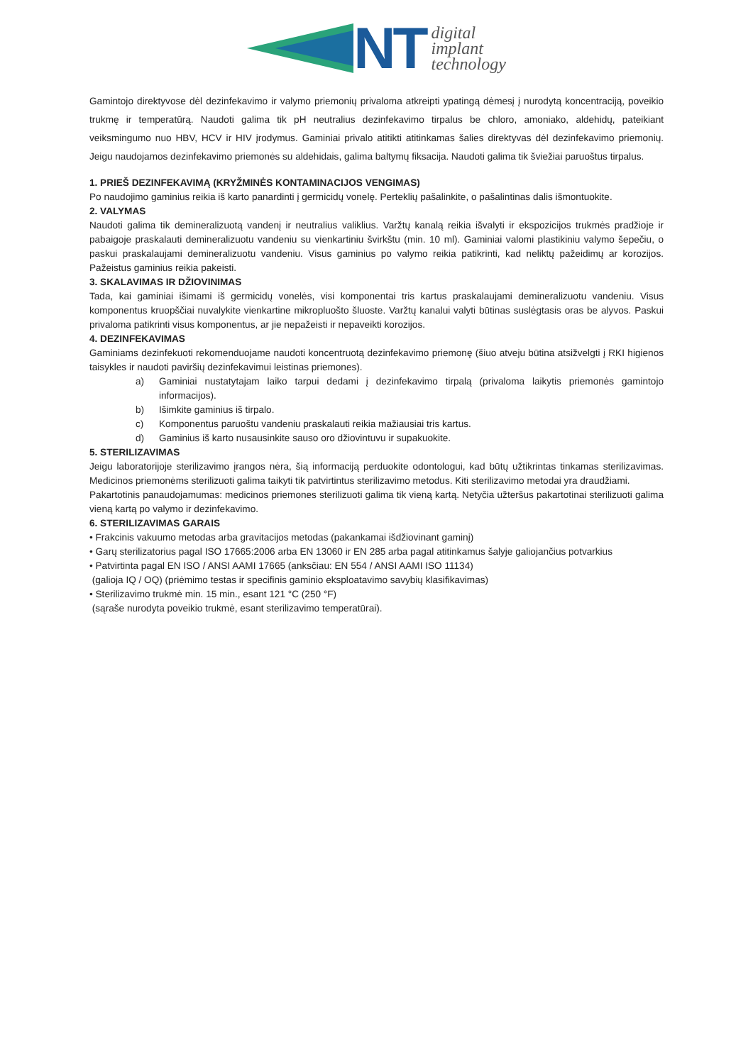NT
digital
implant
technology
Gamintojo direktyvose dėl dezinfekavimo ir valymo priemonių privaloma atkreipti ypatingą dėmesį į nurodytą koncentraciją, poveikio trukmę ir temperatūrą. Naudoti galima tik pH neutralius dezinfekavimo tirpalus be chloro, amoniako, aldehidų, pateikiant veiksmingumo nuo HBV, HCV ir HIV įrodymus. Gaminiai privalo atitikti atitinkamas šalies direktyvas dėl dezinfekavimo priemonių. Jeigu naudojamos dezinfekavimo priemonės su aldehidais, galima baltymų fiksacija. Naudoti galima tik šviežiai paruoštus tirpalus.
1. PRIEŠ DEZINFEKAVIMĄ (KRYŽMINĖS KONTAMINACIJOS VENGIMAS)
Po naudojimo gaminius reikia iš karto panardinti į germicidų vonelę. Perteklių pašalinkite, o pašalintinas dalis išmontuokite.
2. VALYMAS
Naudoti galima tik demineralizuotą vandenį ir neutralius valiklius. Varžtų kanalą reikia išvalyti ir ekspozicijos trukmės pradžioje ir pabaigoje praskalauti demineralizuotu vandeniu su vienkartiniu švirkštu (min. 10 ml). Gaminiai valomi plastikiniu valymo šepečiu, o paskui praskalaujami demineralizuotu vandeniu. Visus gaminius po valymo reikia patikrinti, kad neliktų pažeidimų ar korozijos. Pažeistus gaminius reikia pakeisti.
3. SKALAVIMAS IR DŽIOVINIMAS
Tada, kai gaminiai išimami iš germicidų vonelės, visi komponentai tris kartus praskalaujami demineralizuotu vandeniu. Visus komponentus kruopščiai nuvalykite vienkartine mikropluošto šluoste. Varžtų kanalui valyti būtinas suslėgtasis oras be alyvos. Paskui privaloma patikrinti visus komponentus, ar jie nepažeisti ir nepaveikti korozijos.
4. DEZINFEKAVIMAS
Gaminiams dezinfekuoti rekomenduojame naudoti koncentruotą dezinfekavimo priemonę (šiuo atveju būtina atsižvelgti į RKI higienos taisykles ir naudoti paviršių dezinfekavimui leistinas priemones).
a) Gaminiai nustatytajam laiko tarpui dedami į dezinfekavimo tirpalą (privaloma laikytis priemonės gamintojo informacijos).
b) Išimkite gaminius iš tirpalo.
c) Komponentus paruoštu vandeniu praskalauti reikia mažiausiai tris kartus.
d) Gaminius iš karto nusausinkite sauso oro džiovintuvu ir supakuokite.
5. STERILIZAVIMAS
Jeigu laboratorijoje sterilizavimo įrangos nėra, šią informaciją perduokite odontologui, kad būtų užtikrintas tinkamas sterilizavimas. Medicinos priemonėms sterilizuoti galima taikyti tik patvirtintus sterilizavimo metodus. Kiti sterilizavimo metodai yra draudžiami.
Pakartotinis panaudojamumas: medicinos priemones sterilizuoti galima tik vieną kartą. Netyčia užteršus pakartotinai sterilizuoti galima vieną kartą po valymo ir dezinfekavimo.
6. STERILIZAVIMAS GARAIS
• Frakcinis vakuumo metodas arba gravitacijos metodas (pakankamai išdžiovinant gaminį)
• Garų sterilizatorius pagal ISO 17665:2006 arba EN 13060 ir EN 285 arba pagal atitinkamus šalyje galiojančius potvarkius
• Patvirtinta pagal EN ISO / ANSI AAMI 17665 (anksčiau: EN 554 / ANSI AAMI ISO 11134)
(galioja IQ / OQ) (priėmimo testas ir specifinis gaminio eksploatavimo savybių klasifikavimas)
• Sterilizavimo trukmė min. 15 min., esant 121 °C (250 °F)
(sąraše nurodyta poveikio trukmė, esant sterilizavimo temperatūrai).